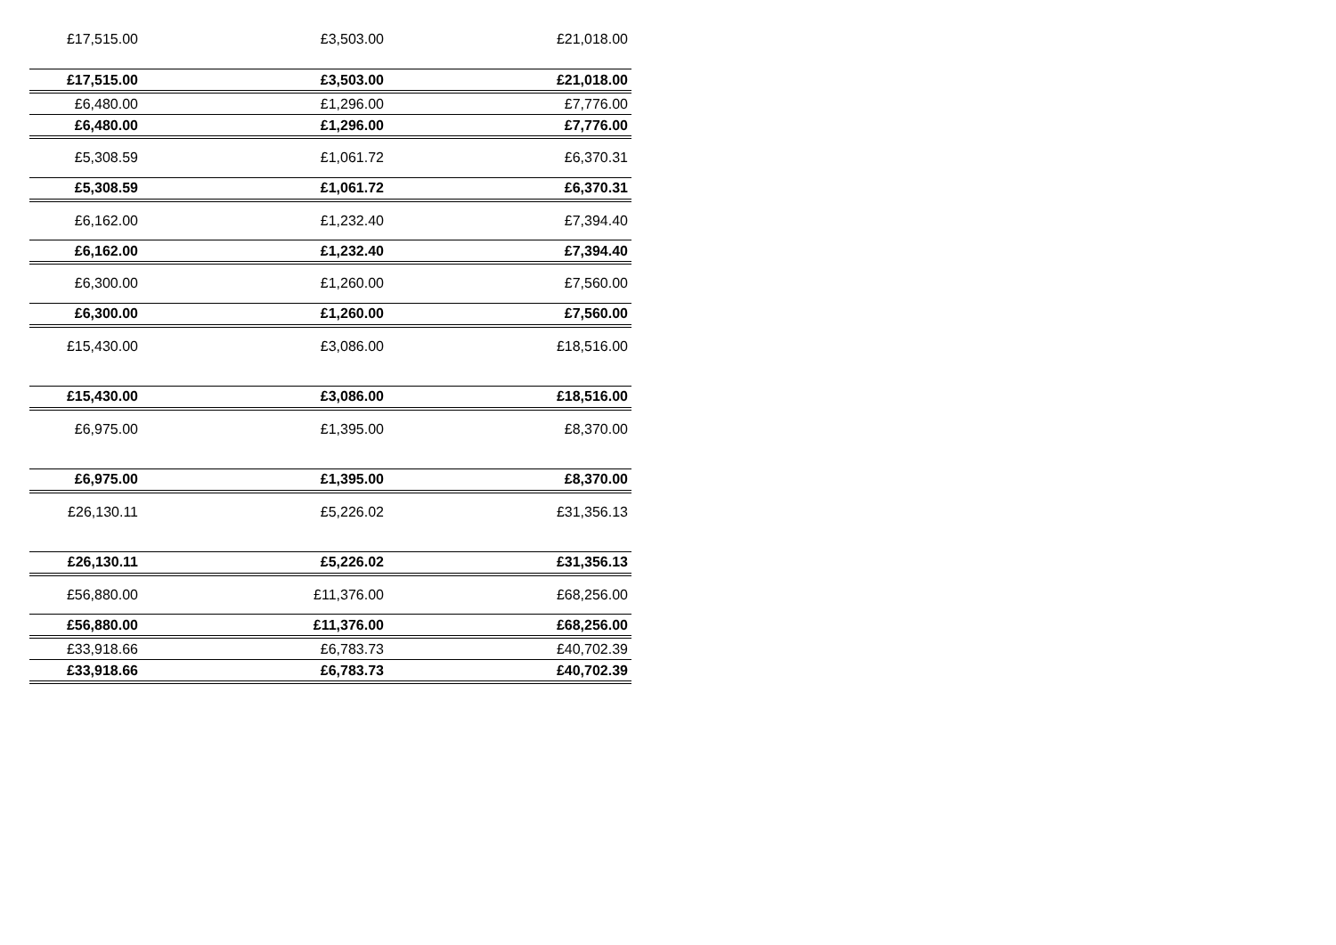| £17,515.00 | £3,503.00 | £21,018.00 |
| £17,515.00 | £3,503.00 | £21,018.00 |
| £6,480.00 | £1,296.00 | £7,776.00 |
| £6,480.00 | £1,296.00 | £7,776.00 |
| £5,308.59 | £1,061.72 | £6,370.31 |
| £5,308.59 | £1,061.72 | £6,370.31 |
| £6,162.00 | £1,232.40 | £7,394.40 |
| £6,162.00 | £1,232.40 | £7,394.40 |
| £6,300.00 | £1,260.00 | £7,560.00 |
| £6,300.00 | £1,260.00 | £7,560.00 |
| £15,430.00 | £3,086.00 | £18,516.00 |
| £15,430.00 | £3,086.00 | £18,516.00 |
| £6,975.00 | £1,395.00 | £8,370.00 |
| £6,975.00 | £1,395.00 | £8,370.00 |
| £26,130.11 | £5,226.02 | £31,356.13 |
| £26,130.11 | £5,226.02 | £31,356.13 |
| £56,880.00 | £11,376.00 | £68,256.00 |
| £56,880.00 | £11,376.00 | £68,256.00 |
| £33,918.66 | £6,783.73 | £40,702.39 |
| £33,918.66 | £6,783.73 | £40,702.39 |